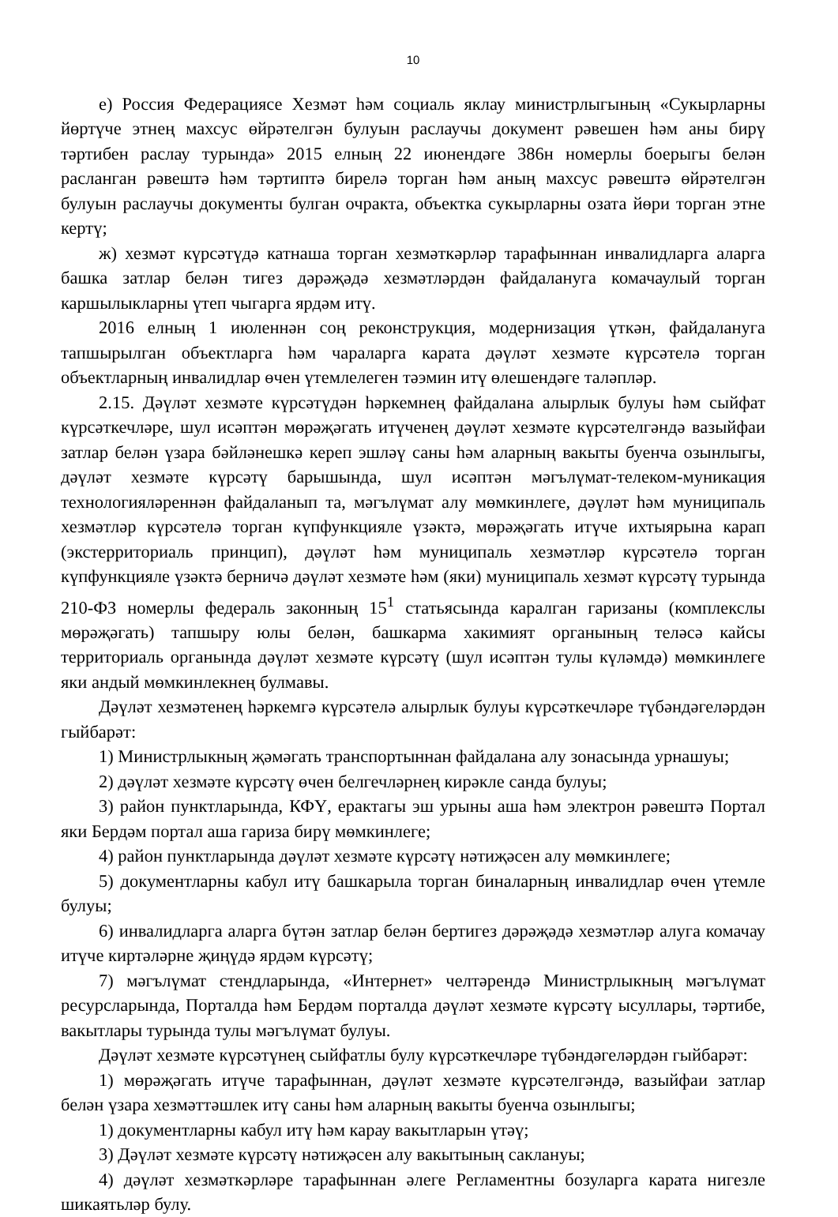10
е) Россия Федерациясе Хезмәт һәм социаль яклау министрлыгының «Сукырларны йөртүче этнең махсус өйрәтелгән булуын раслаучы документ рәвешен һәм аны бирү тәртибен раслау турында» 2015 елның 22 июнендәге 386н номерлы боерыгы белән расланган рәвештә һәм тәртиптә бирелә торган һәм аның махсус рәвештә өйрәтелгән булуын раслаучы документы булган очракта, объектка сукырларны озата йөри торган этне кертү;
ж) хезмәт күрсәтүдә катнаша торган хезмәткәрләр тарафыннан инвалидларга аларга башка затлар белән тигез дәрәҗәдә хезмәтләрдән файдалануга комачаулый торган каршылыкларны үтеп чыгарга ярдәм итү.
2016 елның 1 июленнән соң реконструкция, модернизация үткән, файдалануга тапшырылган объектларга һәм чараларга карата дәүләт хезмәте күрсәтелә торган объектларның инвалидлар өчен үтемлелеген тәэмин итү өлешендәге таләпләр.
2.15. Дәүләт хезмәте күрсәтүдән һәркемнең файдалана алырлык булуы һәм сыйфат күрсәткечләре, шул исәптән мөрәҗәгать итүченең дәүләт хезмәте күрсәтелгәндә вазыйфаи затлар белән үзара бәйләнешкә кереп эшләү саны һәм аларның вакыты буенча озынлыгы, дәүләт хезмәте күрсәтү барышында, шул исәптән мәгълүмат-телеком-муникация технологияләреннән файдаланып та, мәгълүмат алу мөмкинлеге, дәүләт һәм муниципаль хезмәтләр күрсәтелә торган күпфункцияле үзәктә, мөрәҗәгать итүче ихтыярына карап (экстерриториаль принцип), дәүләт һәм муниципаль хезмәтләр күрсәтелә торган күпфункцияле үзәктә берничә дәүләт хезмәте һәм (яки) муниципаль хезмәт күрсәтү турында 210-ФЗ номерлы федераль законның 15<sup>1</sup> статьясында каралган гаризаны (комплекслы мөрәҗәгать) тапшыру юлы белән, башкарма хакимият органының теләсә кайсы территориаль органында дәүләт хезмәте күрсәтү (шул исәптән тулы күләмдә) мөмкинлеге яки андый мөмкинлекнең булмавы.
Дәүләт хезмәтенең һәркемгә күрсәтелә алырлык булуы күрсәткечләре түбәндәгеләрдән гыйбарәт:
1) Министрлыкның җәмәгать транспортыннан файдалана алу зонасында урнашуы;
2) дәүләт хезмәте күрсәтү өчен белгечләрнең кирәкле санда булуы;
3) район пунктларында, КФҮ, ерактагы эш урыны аша һәм электрон рәвештә Портал яки Бердәм портал аша гариза бирү мөмкинлеге;
4) район пунктларында дәүләт хезмәте күрсәтү нәтиҗәсен алу мөмкинлеге;
5) документларны кабул итү башкарыла торган биналарның инвалидлар өчен үтемле булуы;
6) инвалидларга аларга бүтән затлар белән бертигез дәрәҗәдә хезмәтләр алуга комачау итүче киртәләрне җиңүдә ярдәм күрсәтү;
7) мәгълүмат стендларында, «Интернет» челтәрендә Министрлыкның мәгълүмат ресурсларында, Порталда һәм Бердәм порталда дәүләт хезмәте күрсәтү ысуллары, тәртибе, вакытлары турында тулы мәгълүмат булуы.
Дәүләт хезмәте күрсәтүнең сыйфатлы булу күрсәткечләре түбәндәгеләрдән гыйбарәт:
1) мөрәҗәгать итүче тарафыннан, дәүләт хезмәте күрсәтелгәндә, вазыйфаи затлар белән үзара хезмәттәшлек итү саны һәм аларның вакыты буенча озынлыгы;
1) документларны кабул итү һәм карау вакытларын үтәү;
3) Дәүләт хезмәте күрсәтү нәтиҗәсен алу вакытының саклануы;
4) дәүләт хезмәткәрләре тарафыннан әлеге Регламентны бозуларга карата нигезле шикаятьләр булу.